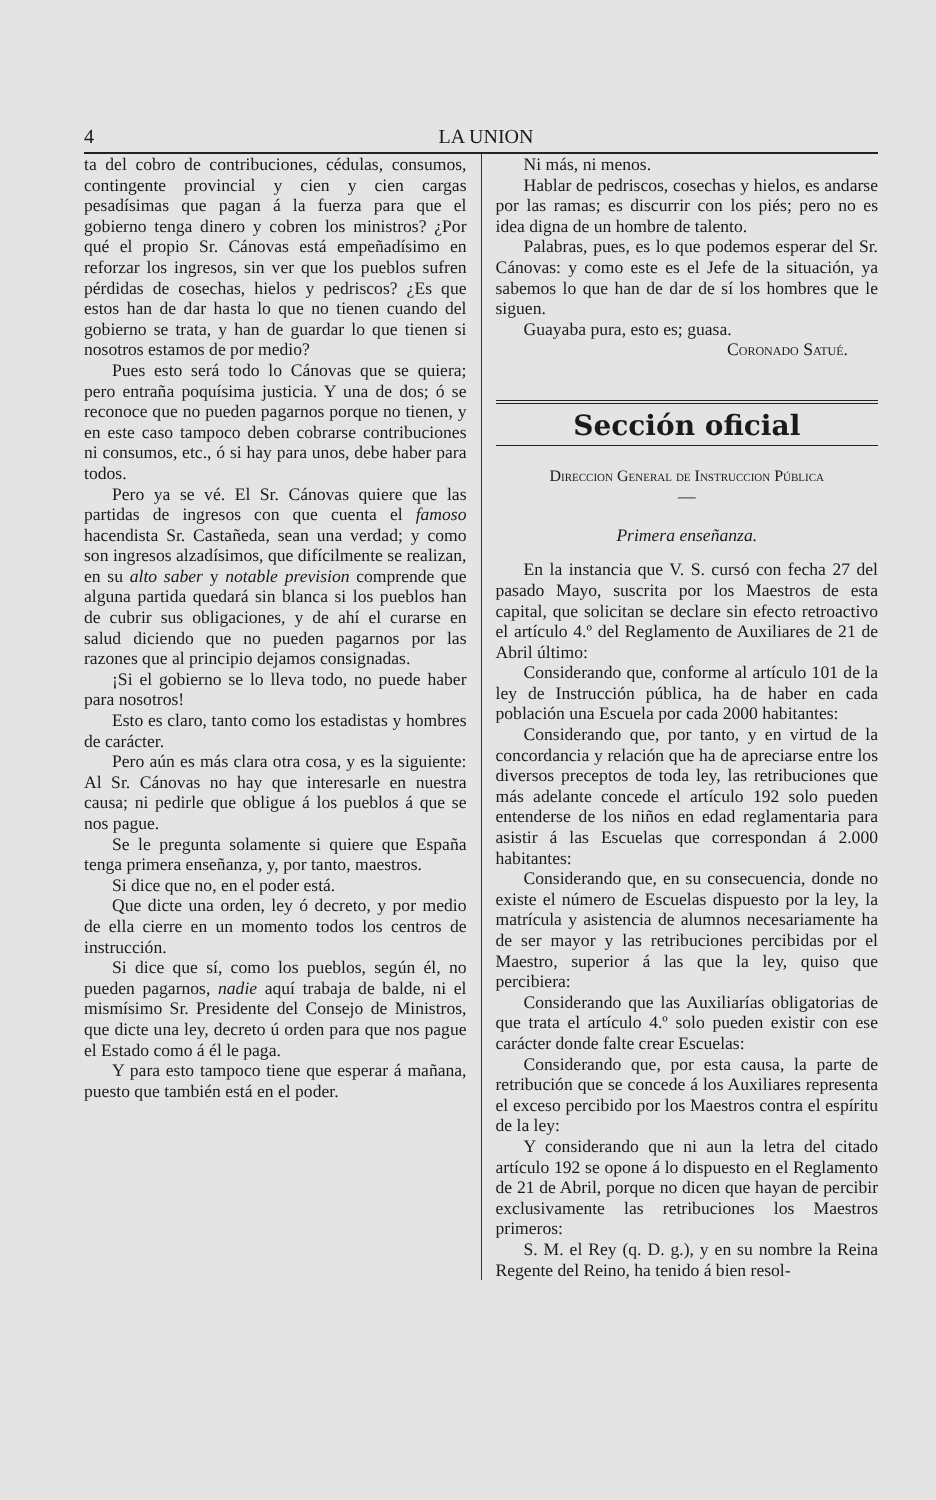4 LA UNION
ta del cobro de contribuciones, cédulas, consumos, contingente provincial y cien y cien cargas pesadísimas que pagan á la fuerza para que el gobierno tenga dinero y cobren los ministros? ¿Por qué el propio Sr. Cánovas está empeñadísimo en reforzar los ingresos, sin ver que los pueblos sufren pérdidas de cosechas, hielos y pedriscos? ¿Es que estos han de dar hasta lo que no tienen cuando del gobierno se trata, y han de guardar lo que tienen si nosotros estamos de por medio?
Pues esto será todo lo Cánovas que se quiera; pero entraña poquísima justicia. Y una de dos; ó se reconoce que no pueden pagarnos porque no tienen, y en este caso tampoco deben cobrarse contribuciones ni consumos, etc., ó si hay para unos, debe haber para todos.
Pero ya se vé. El Sr. Cánovas quiere que las partidas de ingresos con que cuenta el famoso hacendista Sr. Castañeda, sean una verdad; y como son ingresos alzadísimos, que difícilmente se realizan, en su alto saber y notable prevision comprende que alguna partida quedará sin blanca si los pueblos han de cubrir sus obligaciones, y de ahí el curarse en salud diciendo que no pueden pagarnos por las razones que al principio dejamos consignadas.
¡Si el gobierno se lo lleva todo, no puede haber para nosotros!
Esto es claro, tanto como los estadistas y hombres de carácter.
Pero aún es más clara otra cosa, y es la siguiente: Al Sr. Cánovas no hay que interesarle en nuestra causa; ni pedirle que obligue á los pueblos á que se nos pague.
Se le pregunta solamente si quiere que España tenga primera enseñanza, y, por tanto, maestros.
Si dice que no, en el poder está.
Que dicte una orden, ley ó decreto, y por medio de ella cierre en un momento todos los centros de instrucción.
Si dice que sí, como los pueblos, según él, no pueden pagarnos, nadie aquí trabaja de balde, ni el mismísimo Sr. Presidente del Consejo de Ministros, que dicte una ley, decreto ú orden para que nos pague el Estado como á él le paga.
Y para esto tampoco tiene que esperar á mañana, puesto que también está en el poder.
Ni más, ni menos.
Hablar de pedriscos, cosechas y hielos, es andarse por las ramas; es discurrir con los piés; pero no es idea digna de un hombre de talento.
Palabras, pues, es lo que podemos esperar del Sr. Cánovas: y como este es el Jefe de la situación, ya sabemos lo que han de dar de sí los hombres que le siguen.
Guayaba pura, esto es; guasa.
Coronado Satué.
Sección oficial
Direccion General de Instruccion Pública
—
Primera enseñanza.
En la instancia que V. S. cursó con fecha 27 del pasado Mayo, suscrita por los Maestros de esta capital, que solicitan se declare sin efecto retroactivo el artículo 4.º del Reglamento de Auxiliares de 21 de Abril último:
Considerando que, conforme al artículo 101 de la ley de Instrucción pública, ha de haber en cada población una Escuela por cada 2000 habitantes:
Considerando que, por tanto, y en virtud de la concordancia y relación que ha de apreciarse entre los diversos preceptos de toda ley, las retribuciones que más adelante concede el artículo 192 solo pueden entenderse de los niños en edad reglamentaria para asistir á las Escuelas que correspondan á 2.000 habitantes:
Considerando que, en su consecuencia, donde no existe el número de Escuelas dispuesto por la ley, la matrícula y asistencia de alumnos necesariamente ha de ser mayor y las retribuciones percibidas por el Maestro, superior á las que la ley, quiso que percibiera:
Considerando que las Auxiliarías obligatorias de que trata el artículo 4.º solo pueden existir con ese carácter donde falte crear Escuelas:
Considerando que, por esta causa, la parte de retribución que se concede á los Auxiliares representa el exceso percibido por los Maestros contra el espíritu de la ley:
Y considerando que ni aun la letra del citado artículo 192 se opone á lo dispuesto en el Reglamento de 21 de Abril, porque no dicen que hayan de percibir exclusivamente las retribuciones los Maestros primeros:
S. M. el Rey (q. D. g.), y en su nombre la Reina Regente del Reino, ha tenido á bien resol-